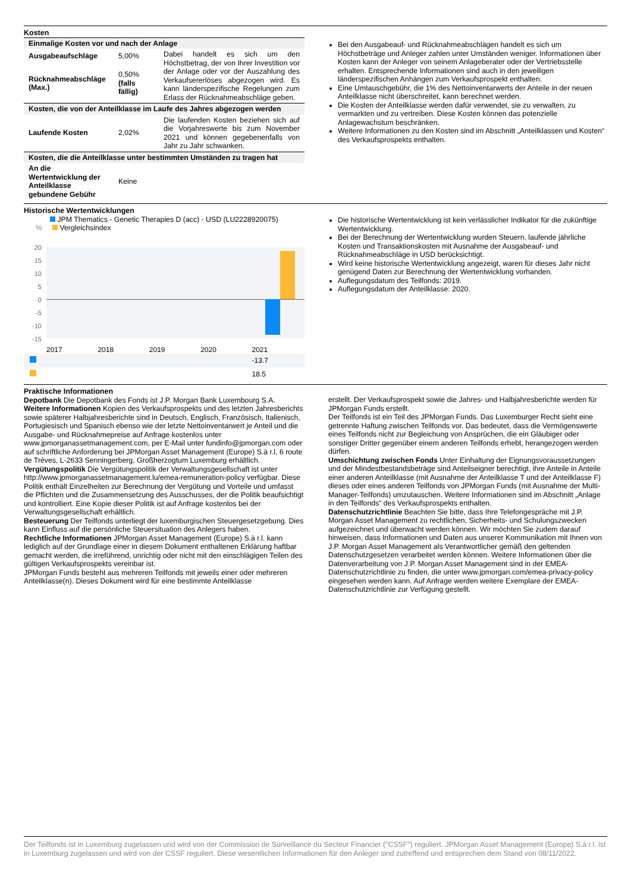Kosten
| Einmalige Kosten vor und nach der Anlage | | |
| Ausgabeaufschläge | 5,00% | Dabei handelt es sich um den Höchstbetrag, der von Ihrer Investition vor der Anlage oder vor der Auszahlung des Verkaufsererlöses abgezogen wird. Es kann länderspezifische Regelungen zum Erlass der Rücknahmeabschläge geben. |
| Rücknahmeabschläge (Max.) | 0,50% (falls fällig) | |
| Kosten, die von der Anteilklasse im Laufe des Jahres abgezogen werden | | |
| Laufende Kosten | 2,02% | Die laufenden Kosten beziehen sich auf die Vorjahreswerte bis zum November 2021 und können gegebenenfalls von Jahr zu Jahr schwanken. |
| Kosten, die die Anteilklasse unter bestimmten Umständen zu tragen hat | | |
| An die Wertentwicklung der Anteilklasse gebundene Gebühr | Keine | |
Bei den Ausgabeauf- und Rücknahmeabschlägen handelt es sich um Höchstbeträge und Anleger zahlen unter Umständen weniger. Informationen über Kosten kann der Anleger von seinem Anlageberater oder der Vertriebsstelle erhalten. Entsprechende Informationen sind auch in den jeweiligen länderspezifischen Anhängen zum Verkaufsprospekt enthalten.
Eine Umtauschgebühr, die 1% des Nettoinventarwerts der Anteile in der neuen Anteilklasse nicht überschreitet, kann berechnet werden.
Die Kosten der Anteilklasse werden dafür verwendet, sie zu verwalten, zu vermarkten und zu vertreiben. Diese Kosten können das potenzielle Anlagewachstum beschränken.
Weitere Informationen zu den Kosten sind im Abschnitt „Anteilklassen und Kosten“ des Verkaufsprospekts enthalten.
Historische Wertentwicklungen
JPM Thematics - Genetic Therapies D (acc) - USD (LU2228920075)
% Vergleichsindex
20
15
10
5
0
-5
-10
-15
| | 2017 | 2018 | 2019 | 2020 | 2021 |
| | | | | | -13.7 |
| | | | | | 18.5 |
Die historische Wertentwicklung ist kein verlässlicher Indikator für die zukünftige Wertentwicklung.
Bei der Berechnung der Wertentwicklung wurden Steuern, laufende jährliche Kosten und Transaktionskosten mit Ausnahme der Ausgabeauf- und Rücknahmeabschläge in USD berücksichtigt.
Wird keine historische Wertentwicklung angezeigt, waren für dieses Jahr nicht genügend Daten zur Berechnung der Wertentwicklung vorhanden.
Auflegungsdatum des Teilfonds: 2019.
Auflegungsdatum der Anteilklasse: 2020.
Praktische Informationen
Depotbank Die Depotbank des Fonds ist J.P. Morgan Bank Luxembourg S.A.
Weitere Informationen Kopien des Verkaufsprospekts und des letzten Jahresberichts sowie späterer Halbjahresberichte sind in Deutsch, Englisch, Französisch, Italienisch, Portugiesisch und Spanisch ebenso wie der letzte Nettoinventarwert je Anteil und die Ausgabe- und Rücknahmepreise auf Anfrage kostenlos unter www.jpmorganassetmanagement.com, per E-Mail unter fundinfo@jpmorgan.com oder auf schriftliche Anforderung bei JPMorgan Asset Management (Europe) S.à r.l, 6 route de Trèves, L-2633 Senningerberg, Großherzogtum Luxemburg erhältlich.
Vergütungspolitik Die Vergütungspolitik der Verwaltungsgesellschaft ist unter http://www.jpmorganassetmanagement.lu/emea-remuneration-policy verfügbar. Diese Politik enthält Einzelheiten zur Berechnung der Vergütung und Vorteile und umfasst die Pflichten und die Zusammensetzung des Ausschusses, der die Politik beaufsichtigt und kontrolliert. Eine Kopie dieser Politik ist auf Anfrage kostenlos bei der Verwaltungsgesellschaft erhältlich.
Besteuerung Der Teilfonds unterliegt der luxemburgischen Steuergesetzgebung. Dies kann Einfluss auf die persönliche Steuersituation des Anlegers haben.
Rechtliche Informationen JPMorgan Asset Management (Europe) S.à r.l. kann lediglich auf der Grundlage einer in diesem Dokument enthaltenen Erklärung haftbar gemacht werden, die irreführend, unrichtig oder nicht mit den einschlägigen Teilen des gültigen Verkaufsprospekts vereinbar ist.
JPMorgan Funds besteht aus mehreren Teilfonds mit jeweils einer oder mehreren Anteilklasse(n). Dieses Dokument wird für eine bestimmte Anteilklasse
erstellt. Der Verkaufsprospekt sowie die Jahres- und Halbjahresberichte werden für JPMorgan Funds erstellt.
Der Teilfonds ist ein Teil des JPMorgan Funds. Das Luxemburger Recht sieht eine getrennte Haftung zwischen Teilfonds vor. Das bedeutet, dass die Vermögenswerte eines Teilfonds nicht zur Begleichung von Ansprüchen, die ein Gläubiger oder sonstiger Dritter gegenüber einem anderen Teilfonds erhebt, herangezogen werden dürfen.
Umschichtung zwischen Fonds Unter Einhaltung der Eignungsvoraussetzungen und der Mindestbestandsbeträge sind Anteilseigner berechtigt, ihre Anteile in Anteile einer anderen Anteilklasse (mit Ausnahme der Anteilklasse T und der Anteilklasse F) dieses oder eines anderen Teilfonds von JPMorgan Funds (mit Ausnahme der Multi-Manager-Teilfonds) umzutauschen. Weitere Informationen sind im Abschnitt „Anlage in den Teilfonds“ des Verkaufsprospekts enthalten.
Datenschutzrichtlinie Beachten Sie bitte, dass Ihre Telefongespräche mit J.P. Morgan Asset Management zu rechtlichen, Sicherheits- und Schulungszwecken aufgezeichnet und überwacht werden können. Wir möchten Sie zudem darauf hinweisen, dass Informationen und Daten aus unserer Kommunikation mit Ihnen von J.P. Morgan Asset Management als Verantwortlicher gemäß den geltenden Datenschutzgesetzen verarbeitet werden können. Weitere Informationen über die Datenverarbeitung von J.P. Morgan Asset Management sind in der EMEA-Datenschutzrichtlinie zu finden, die unter www.jpmorgan.com/emea-privacy-policy eingesehen werden kann. Auf Anfrage werden weitere Exemplare der EMEA-Datenschutzrichtlinie zur Verfügung gestellt.
Der Teilfonds ist in Luxemburg zugelassen und wird von der Commission de Surveillance du Secteur Financier ("CSSF") reguliert. JPMorgan Asset Management (Europe) S.à r.l. ist in Luxemburg zugelassen und wird von der CSSF reguliert. Diese wesentlichen Informationen für den Anleger sind zutreffend und entsprechen dem Stand von 08/11/2022.